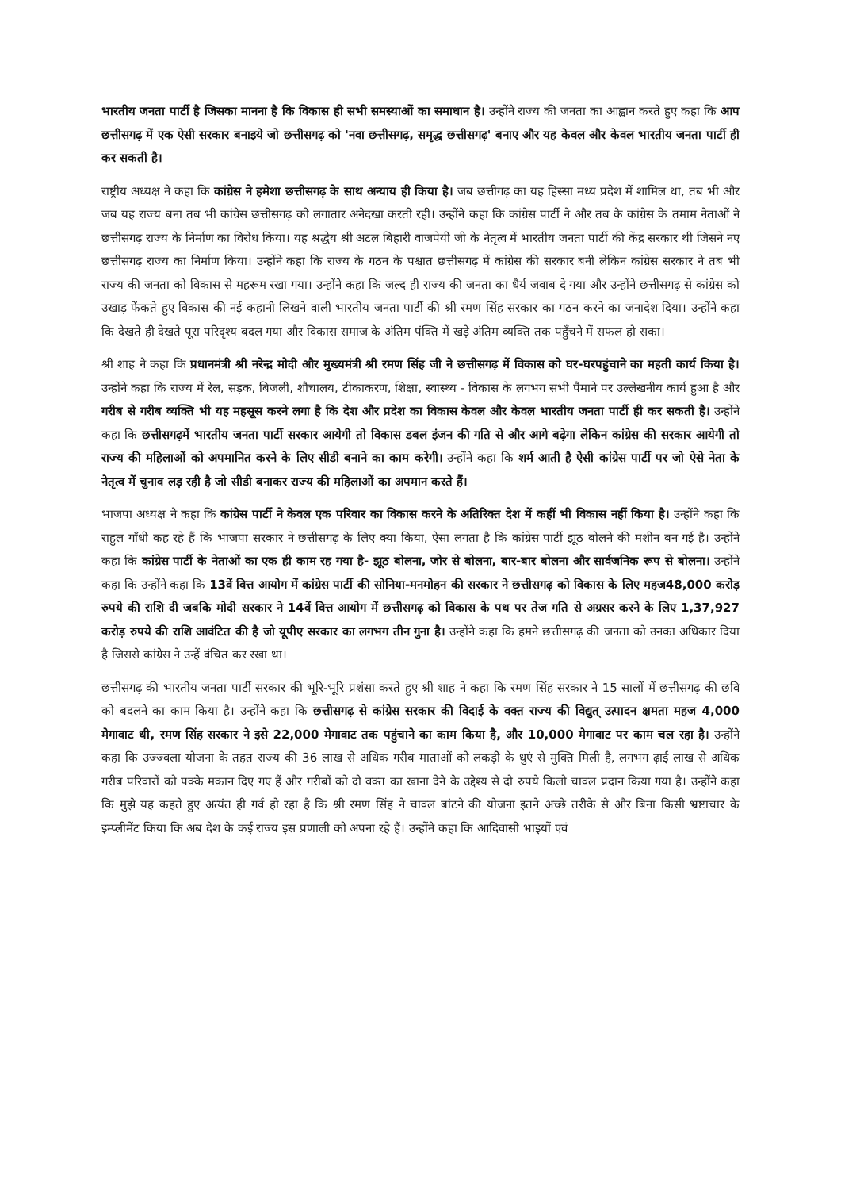भारतीय जनता पार्टी है जिसका मानना है कि विकास ही सभी समस्याओं का समाधान है। उन्होंने राज्य की जनता का आह्वान करते हुए कहा कि आप छत्तीसगढ़ में एक ऐसी सरकार बनाइये जो छत्तीसगढ़ को 'नवा छत्तीसगढ़, समृद्ध छत्तीसगढ़' बनाए और यह केवल और केवल भारतीय जनता पार्टी ही कर सकती है।
राष्ट्रीय अध्यक्ष ने कहा कि कांग्रेस ने हमेशा छत्तीसगढ़ के साथ अन्याय ही किया है। जब छत्तीगढ़ का यह हिस्सा मध्य प्रदेश में शामिल था, तब भी और जब यह राज्य बना तब भी कांग्रेस छत्तीसगढ़ को लगातार अनेदखा करती रही। उन्होंने कहा कि कांग्रेस पार्टी ने और तब के कांग्रेस के तमाम नेताओं ने छत्तीसगढ़ राज्य के निर्माण का विरोध किया। यह श्रद्धेय श्री अटल बिहारी वाजपेयी जी के नेतृत्व में भारतीय जनता पार्टी की केंद्र सरकार थी जिसने नए छत्तीसगढ़ राज्य का निर्माण किया। उन्होंने कहा कि राज्य के गठन के पश्चात छत्तीसगढ़ में कांग्रेस की सरकार बनी लेकिन कांग्रेस सरकार ने तब भी राज्य की जनता को विकास से महरूम रखा गया। उन्होंने कहा कि जल्द ही राज्य की जनता का धैर्य जवाब दे गया और उन्होंने छत्तीसगढ़ से कांग्रेस को उखाड़ फेंकते हुए विकास की नई कहानी लिखने वाली भारतीय जनता पार्टी की श्री रमण सिंह सरकार का गठन करने का जनादेश दिया। उन्होंने कहा कि देखते ही देखते पूरा परिदृश्य बदल गया और विकास समाज के अंतिम पंक्ति में खड़े अंतिम व्यक्ति तक पहुँचने में सफल हो सका।
श्री शाह ने कहा कि प्रधानमंत्री श्री नरेन्द्र मोदी और मुख्यमंत्री श्री रमण सिंह जी ने छत्तीसगढ़ में विकास को घर-घरपहुंचाने का महती कार्य किया है। उन्होंने कहा कि राज्य में रेल, सड़क, बिजली, शौचालय, टीकाकरण, शिक्षा, स्वास्थ्य - विकास के लगभग सभी पैमाने पर उल्लेखनीय कार्य हुआ है और गरीब से गरीब व्यक्ति भी यह महसूस करने लगा है कि देश और प्रदेश का विकास केवल और केवल भारतीय जनता पार्टी ही कर सकती है। उन्होंने कहा कि छत्तीसगढ़में भारतीय जनता पार्टी सरकार आयेगी तो विकास डबल इंजन की गति से और आगे बढ़ेगा लेकिन कांग्रेस की सरकार आयेगी तो राज्य की महिलाओं को अपमानित करने के लिए सीडी बनाने का काम करेगी। उन्होंने कहा कि शर्म आती है ऐसी कांग्रेस पार्टी पर जो ऐसे नेता के नेतृत्व में चुनाव लड़ रही है जो सीडी बनाकर राज्य की महिलाओं का अपमान करते हैं।
भाजपा अध्यक्ष ने कहा कि कांग्रेस पार्टी ने केवल एक परिवार का विकास करने के अतिरिक्त देश में कहीं भी विकास नहीं किया है। उन्होंने कहा कि राहुल गाँधी कह रहे हैं कि भाजपा सरकार ने छत्तीसगढ़ के लिए क्या किया, ऐसा लगता है कि कांग्रेस पार्टी झूठ बोलने की मशीन बन गई है। उन्होंने कहा कि कांग्रेस पार्टी के नेताओं का एक ही काम रह गया है- झूठ बोलना, जोर से बोलना, बार-बार बोलना और सार्वजनिक रूप से बोलना। उन्होंने कहा कि उन्होंने कहा कि 13वें वित्त आयोग में कांग्रेस पार्टी की सोनिया-मनमोहन की सरकार ने छत्तीसगढ़ को विकास के लिए महज48,000 करोड़ रुपये की राशि दी जबकि मोदी सरकार ने 14वें वित्त आयोग में छत्तीसगढ़ को विकास के पथ पर तेज गति से अग्रसर करने के लिए 1,37,927 करोड़ रुपये की राशि आवंटित की है जो यूपीए सरकार का लगभग तीन गुना है। उन्होंने कहा कि हमने छत्तीसगढ़ की जनता को उनका अधिकार दिया है जिससे कांग्रेस ने उन्हें वंचित कर रखा था।
छत्तीसगढ़ की भारतीय जनता पार्टी सरकार की भूरि-भूरि प्रशंसा करते हुए श्री शाह ने कहा कि रमण सिंह सरकार ने 15 सालों में छत्तीसगढ़ की छवि को बदलने का काम किया है। उन्होंने कहा कि छत्तीसगढ़ से कांग्रेस सरकार की विदाई के वक्त राज्य की विद्युत् उत्पादन क्षमता महज 4,000 मेगावाट थी, रमण सिंह सरकार ने इसे 22,000 मेगावाट तक पहुंचाने का काम किया है, और 10,000 मेगावाट पर काम चल रहा है। उन्होंने कहा कि उज्ज्वला योजना के तहत राज्य की 36 लाख से अधिक गरीब माताओं को लकड़ी के धुएं से मुक्ति मिली है, लगभग ढ़ाई लाख से अधिक गरीब परिवारों को पक्के मकान दिए गए हैं और गरीबों को दो वक्त का खाना देने के उद्देश्य से दो रुपये किलो चावल प्रदान किया गया है। उन्होंने कहा कि मुझे यह कहते हुए अत्यंत ही गर्व हो रहा है कि श्री रमण सिंह ने चावल बांटने की योजना इतने अच्छे तरीके से और बिना किसी भ्रष्टाचार के इम्प्लीमेंट किया कि अब देश के कई राज्य इस प्रणाली को अपना रहे हैं। उन्होंने कहा कि आदिवासी भाइयों एवं